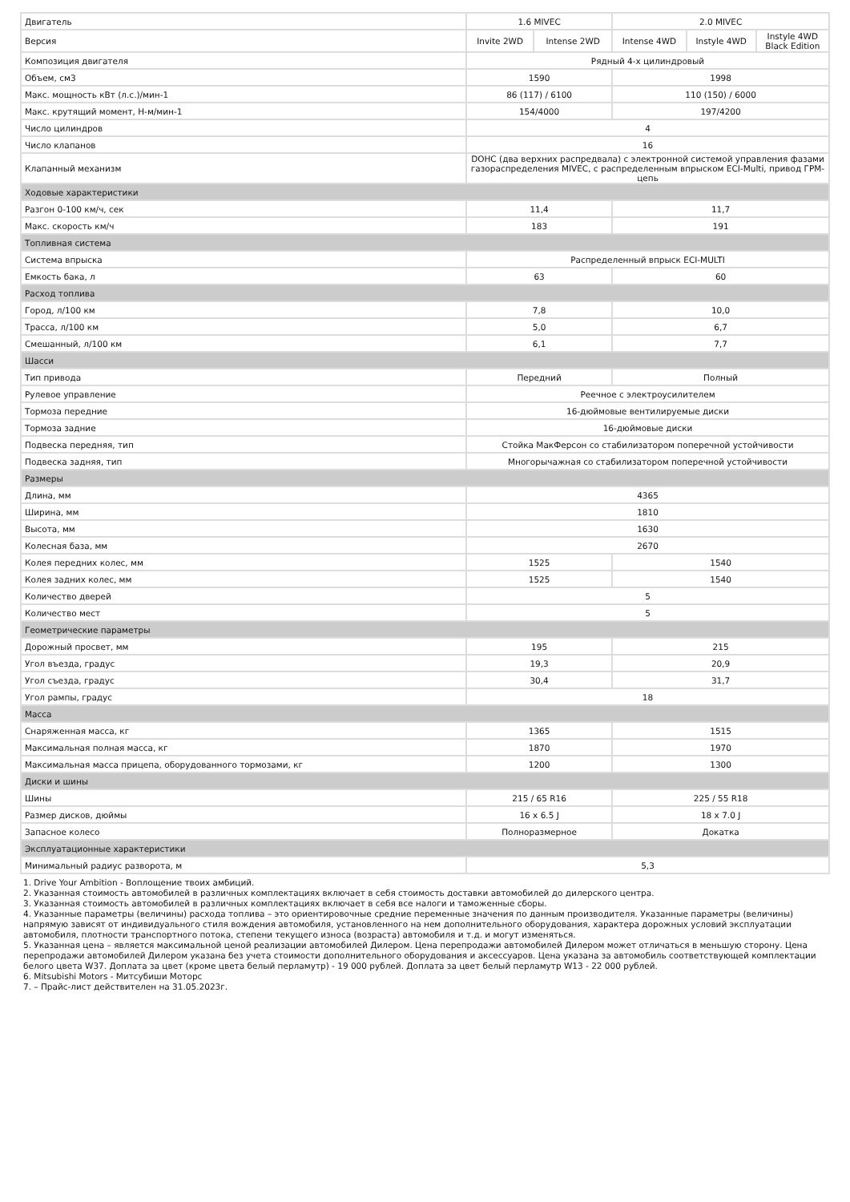| Двигатель | 1.6 MIVEC | | 2.0 MIVEC | | |
| Версия | Invite 2WD | Intense 2WD | Intense 4WD | Instyle 4WD | Instyle 4WD Black Edition |
| Композиция двигателя | Рядный 4-х цилиндровый | | | | |
| Объем, см3 | 1590 | | 1998 | | |
| Макс. мощность кВт (л.с.)/мин-1 | 86 (117) / 6100 | | 110 (150) / 6000 | | |
| Макс. крутящий момент, Н-м/мин-1 | 154/4000 | | 197/4200 | | |
| Число цилиндров | 4 | | | | |
| Число клапанов | 16 | | | | |
| Клапанный механизм | DOHC (два верхних распредвала) с электронной системой управления фазами газораспределения MIVEC, с распределенным впрыском ECI-Multi, привод ГРМ-цепь | | | | |
| Ходовые характеристики | | | | | |
| Разгон 0-100 км/ч, сек | 11,4 | | 11,7 | | |
| Макс. скорость км/ч | 183 | | 191 | | |
| Топливная система | | | | | |
| Система впрыска | Распределенный впрыск ECI-MULTI | | | | |
| Емкость бака, л | 63 | | 60 | | |
| Расход топлива | | | | | |
| Город, л/100 км | 7,8 | | 10,0 | | |
| Трасса, л/100 км | 5,0 | | 6,7 | | |
| Смешанный, л/100 км | 6,1 | | 7,7 | | |
| Шасси | | | | | |
| Тип привода | Передний | | Полный | | |
| Рулевое управление | Реечное с электроусилителем | | | | |
| Тормоза передние | 16-дюймовые вентилируемые диски | | | | |
| Тормоза задние | 16-дюймовые диски | | | | |
| Подвеска передняя, тип | Стойка МакФерсон со стабилизатором поперечной устойчивости | | | | |
| Подвеска задняя, тип | Многорычажная со стабилизатором поперечной устойчивости | | | | |
| Размеры | | | | | |
| Длина, мм | 4365 | | | | |
| Ширина, мм | 1810 | | | | |
| Высота, мм | 1630 | | | | |
| Колесная база, мм | 2670 | | | | |
| Колея передних колес, мм | 1525 | | 1540 | | |
| Колея задних колес, мм | 1525 | | 1540 | | |
| Количество дверей | 5 | | | | |
| Количество мест | 5 | | | | |
| Геометрические параметры | | | | | |
| Дорожный просвет, мм | 195 | | 215 | | |
| Угол въезда, градус | 19,3 | | 20,9 | | |
| Угол съезда, градус | 30,4 | | 31,7 | | |
| Угол рампы, градус | 18 | | | | |
| Масса | | | | | |
| Снаряженная масса, кг | 1365 | | 1515 | | |
| Максимальная полная масса, кг | 1870 | | 1970 | | |
| Максимальная масса прицепа, оборудованного тормозами, кг | 1200 | | 1300 | | |
| Диски и шины | | | | | |
| Шины | 215 / 65 R16 | | 225 / 55 R18 | | |
| Размер дисков, дюймы | 16 x 6.5 J | | 18 x 7.0 J | | |
| Запасное колесо | Полноразмерное | | Докатка | | |
| Эксплуатационные характеристики | | | | | |
| Минимальный радиус разворота, м | 5,3 | | | | |
1. Drive Your Ambition - Воплощение твоих амбиций.
2. Указанная стоимость автомобилей в различных комплектациях включает в себя стоимость доставки автомобилей до дилерского центра.
3. Указанная стоимость автомобилей в различных комплектациях включает в себя все налоги и таможенные сборы.
4. Указанные параметры (величины) расхода топлива – это ориентировочные средние переменные значения по данным производителя. Указанные параметры (величины) напрямую зависят от индивидуального стиля вождения автомобиля, установленного на нем дополнительного оборудования, характера дорожных условий эксплуатации автомобиля, плотности транспортного потока, степени текущего износа (возраста) автомобиля и т.д. и могут изменяться.
5. Указанная цена – является максимальной ценой реализации автомобилей Дилером. Цена перепродажи автомобилей Дилером может отличаться в меньшую сторону. Цена перепродажи автомобилей Дилером указана без учета стоимости дополнительного оборудования и аксессуаров. Цена указана за автомобиль соответствующей комплектации белого цвета W37. Доплата за цвет (кроме цвета белый перламутр) - 19 000 рублей. Доплата за цвет белый перламутр W13 - 22 000 рублей.
6. Mitsubishi Motors - Митсубиши Моторс
7. – Прайс-лист действителен на 31.05.2023г.